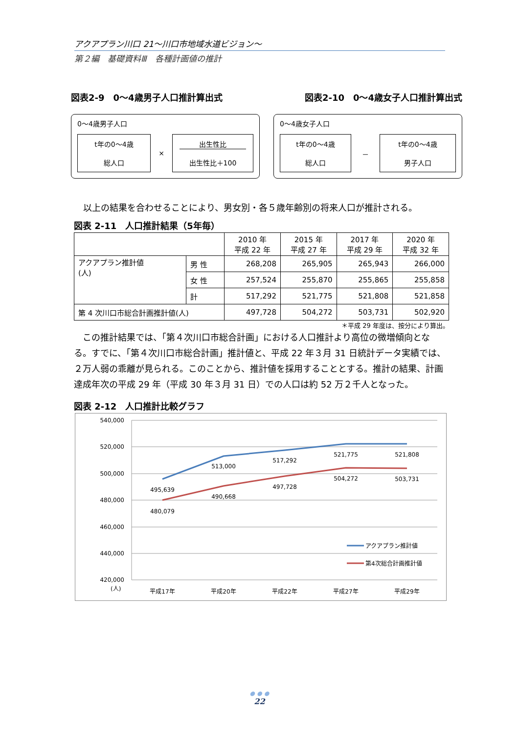アクアプラン川口 21～川口市地域水道ビジョン～
第２編　基礎資料Ⅲ　各種計画値の推計
図表2-9　0～4歳男子人口推計算出式 図表2-10　0～4歳女子人口推計算出式
0～4歳男子人口
t年の0～4歳
総人口
×
出生性比
出生性比＋100
0～4歳女子人口
t年の0～4歳
総人口
－
t年の0～4歳
男子人口
以上の結果を合わせることにより、男女別・各５歳年齢別の将来人口が推計される。
図表 2-11　人口推計結果（5年毎）
| | | 2010 年 平成 22 年 | 2015 年 平成 27 年 | 2017 年 平成 29 年 | 2020 年 平成 32 年 |
| --- | --- | --- | --- | --- | --- |
| アクアプラン推計値 (人) | 男 性 | 268,208 | 265,905 | 265,943 | 266,000 |
| | 女 性 | 257,524 | 255,870 | 255,865 | 255,858 |
| | 計 | 517,292 | 521,775 | 521,808 | 521,858 |
| 第 4 次川口市総合計画推計値(人) | | 497,728 | 504,272 | 503,731 | 502,920 |
＊平成 29 年度は、按分により算出。
　この推計結果では、「第４次川口市総合計画」における人口推計より高位の微増傾向となる。すでに、「第４次川口市総合計画」推計値と、平成 22 年３月 31 日統計データ実績では、２万人弱の乖離が見られる。このことから、推計値を採用することとする。推計の結果、計画達成年次の平成 29 年（平成 30 年３月 31 日）での人口は約 52 万２千人となった。
図表 2-12　人口推計比較グラフ
540,000
520,000
500,000
480,000
460,000
440,000
420,000
(人)
495,639
513,000
517,292
521,775
521,808
480,079
490,668
497,728
504,272
503,731
平成17年
平成20年
平成22年
平成27年
平成29年
アクアプラン推計値
第4次総合計画推計値
● ● ●
22